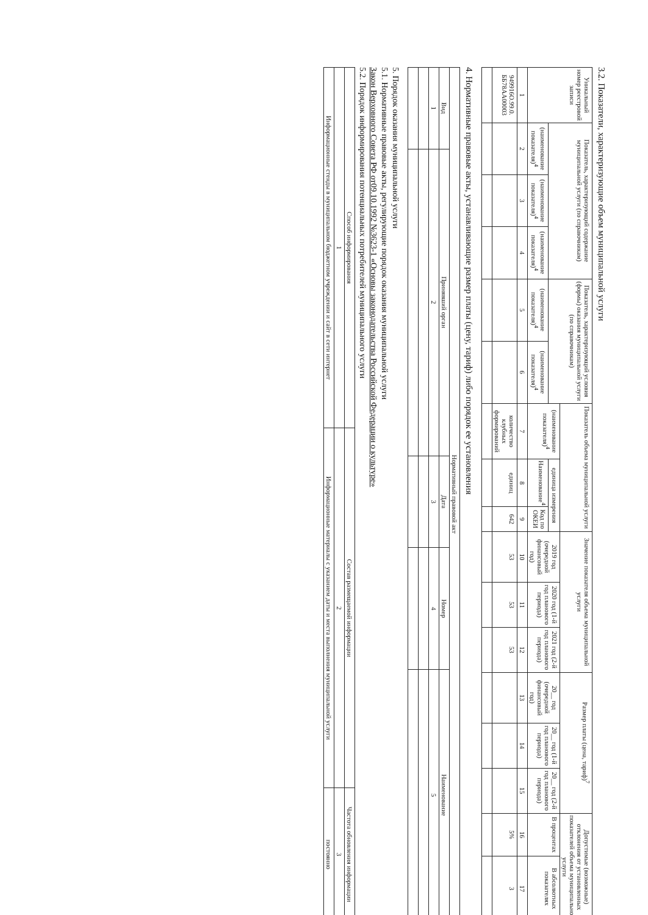3.2. Показатели, характеризующие объем муниципальной услуги
| Уникальный номер реестровой записи | Показатель, характеризующий содержание муниципальной услуги (по справочникам) | | | Показатель, характеризующий условия (формы) оказания муниципальной услуги (по справочникам) | | Показатель объема муниципальной услуги | | | Значение показателя объема муниципальной услуги | | | Размер платы (цена, тариф)<sup>7</sup> | | | Допустимые (возможные) отклонения от установленных показателей объема муниципальной услуги | |
| --- | --- | --- | --- | --- | --- | --- | --- | --- | --- | --- | --- | --- | --- | --- | --- | --- |
| | | | | | | (наименование показателя)<sup>4</sup> | единица измерения | | 2019 год (очередной финансовый год) | 2020 год (1-й год планового периода) | 2021 год (2-й год планового периода) | 20__ год (очередной финансовый год) | 20__ год (1-й год планового периода) | 20__ год (2-й год планового периода) | В процентах | В абсолютных показателях |
| | (наименование показателя)<sup>4</sup> | (наименование показателя)<sup>4</sup> | (наименование показателя)<sup>4</sup> | (наименование показателя)<sup>4</sup> | (наименование показателя)<sup>4</sup> | | Наименование<sup>4</sup> | Код по ОКЕИ | | | | | | | | |
| 1 | 2 | 3 | 4 | 5 | 6 | 7 | 8 | 9 | 10 | 11 | 12 | 13 | 14 | 15 | 16 | 17 |
| 949916О.99.0. ББ78АА00003 | | | | | | количество клубных формирований | единиц | 642 | 53 | 53 | 53 | | | | 5% | 3 |
4. Нормативные правовые акты, устанавливающие размер платы (цену, тариф) либо порядок ее установления
| Нормативный правовой акт | | | | |
| --- | --- | --- | --- | --- |
| Вид | Принявший орган | Дата | Номер | Наименование |
| 1 | 2 | 3 | 4 | 5 |
5. Порядок оказания муниципальной услуги
5.1. Нормативные правовые акты, регулирующие порядок оказания муниципальной услуги
Закон Верховного Совета РФ от09.10.1992 №3623-1 «Основы законодательства Российской Федерации о культуре»
5.2. Порядок информирования потенциальных потребителей муниципального услуги
| Способ информирования | Состав размещаемой информации | Частота обновления информации |
| --- | --- | --- |
| 1 | 2 | 3 |
| Информационные стенды в муниципальном бюджетном учреждении и сайт в сети интернет | Информационные материалы с указанием даты и места выполнения муниципальной услуги | постоянно |